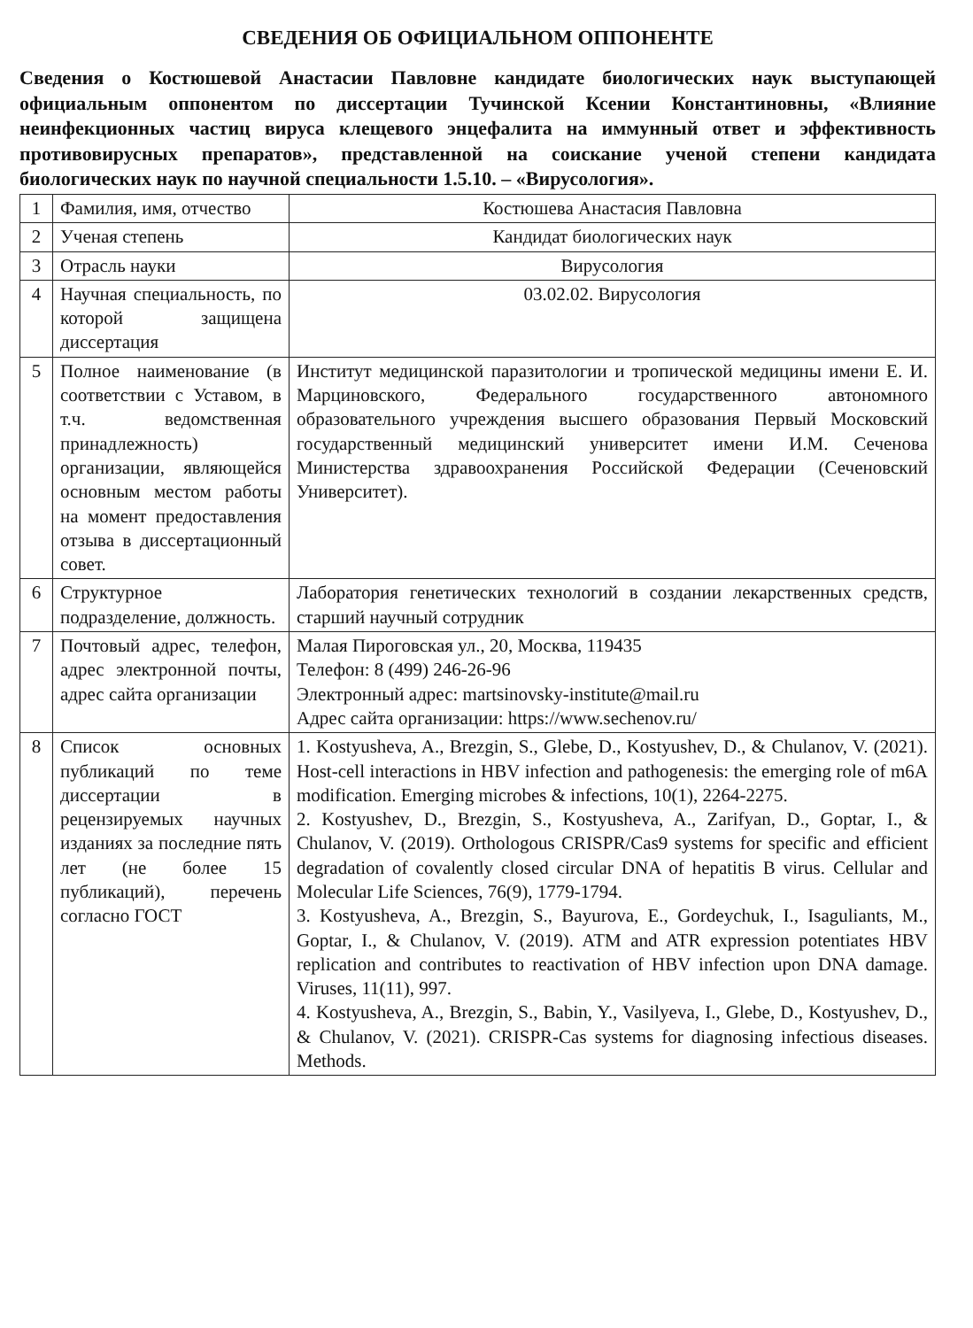СВЕДЕНИЯ ОБ ОФИЦИАЛЬНОМ ОППОНЕНТЕ
Сведения о Костюшевой Анастасии Павловне кандидате биологических наук выступающей официальным оппонентом по диссертации Тучинской Ксении Константиновны, «Влияние неинфекционных частиц вируса клещевого энцефалита на иммунный ответ и эффективность противовирусных препаратов», представленной на соискание ученой степени кандидата биологических наук по научной специальности 1.5.10. – «Вирусология».
| 1 | Фамилия, имя, отчество | Костюшева Анастасия Павловна |
| 2 | Ученая степень | Кандидат биологических наук |
| 3 | Отрасль науки | Вирусология |
| 4 | Научная специальность, по которой защищена диссертация | 03.02.02. Вирусология |
| 5 | Полное наименование (в соответствии с Уставом, в т.ч. ведомственная принадлежность) организации, являющейся основным местом работы на момент предоставления отзыва в диссертационный совет. | Институт медицинской паразитологии и тропической медицины имени Е. И. Марциновского, Федерального государственного автономного образовательного учреждения высшего образования Первый Московский государственный медицинский университет имени И.М. Сеченова Министерства здравоохранения Российской Федерации (Сеченовский Университет). |
| 6 | Структурное подразделение, должность. | Лаборатория генетических технологий в создании лекарственных средств, старший научный сотрудник |
| 7 | Почтовый адрес, телефон, адрес электронной почты, адрес сайта организации | Малая Пироговская ул., 20, Москва, 119435 Телефон: 8 (499) 246-26-96 Электронный адрес: martsinovsky-institute@mail.ru Адрес сайта организации: https://www.sechenov.ru/ |
| 8 | Список основных публикаций по теме диссертации в рецензируемых научных изданиях за последние пять лет (не более 15 публикаций), перечень согласно ГОСТ | 1. Kostyusheva, A., Brezgin, S., Glebe, D., Kostyushev, D., & Chulanov, V. (2021). Host-cell interactions in HBV infection and pathogenesis: the emerging role of m6A modification. Emerging microbes & infections, 10(1), 2264-2275. 2. Kostyushev, D., Brezgin, S., Kostyusheva, A., Zarifyan, D., Goptar, I., & Chulanov, V. (2019). Orthologous CRISPR/Cas9 systems for specific and efficient degradation of covalently closed circular DNA of hepatitis B virus. Cellular and Molecular Life Sciences, 76(9), 1779-1794. 3. Kostyusheva, A., Brezgin, S., Bayurova, E., Gordeychuk, I., Isaguliants, M., Goptar, I., & Chulanov, V. (2019). ATM and ATR expression potentiates HBV replication and contributes to reactivation of HBV infection upon DNA damage. Viruses, 11(11), 997. 4. Kostyusheva, A., Brezgin, S., Babin, Y., Vasilyeva, I., Glebe, D., Kostyushev, D., & Chulanov, V. (2021). CRISPR-Cas systems for diagnosing infectious diseases. Methods. |